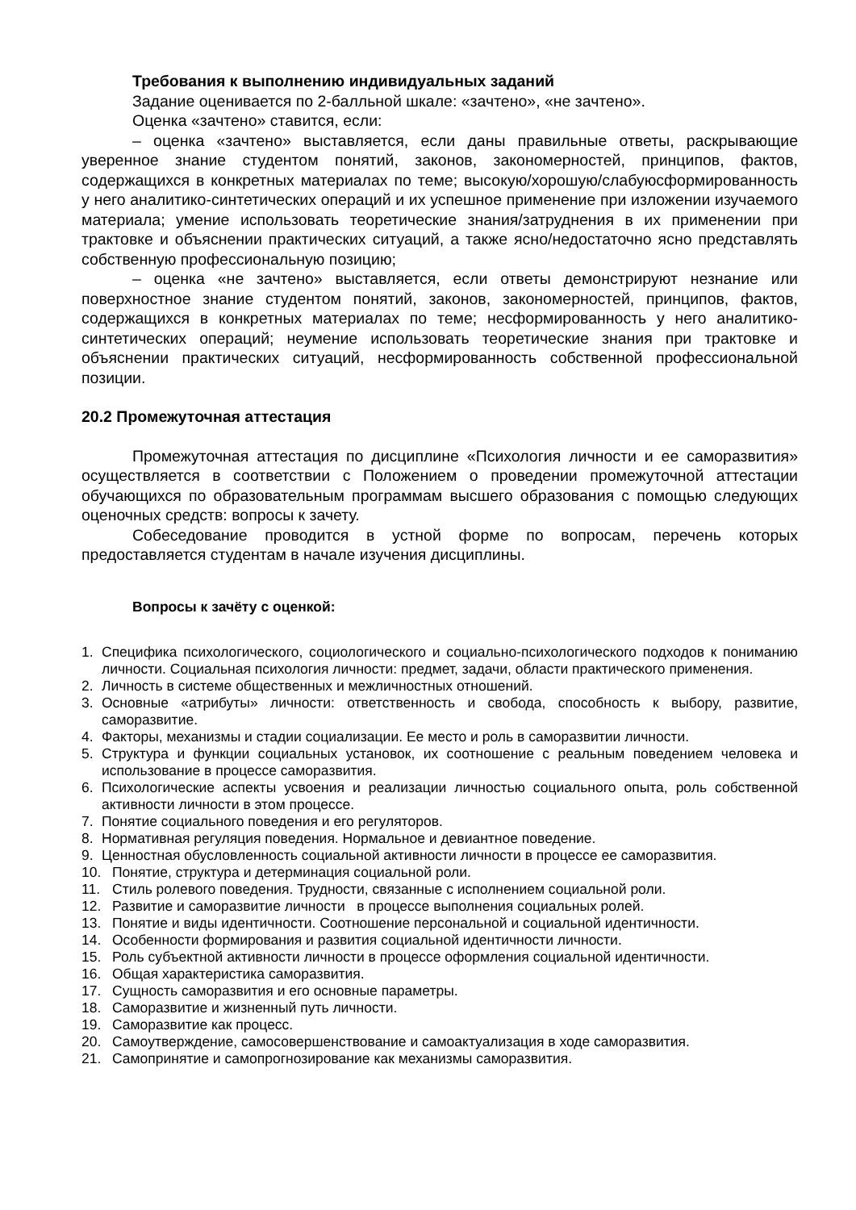Требования к выполнению индивидуальных заданий
Задание оценивается по 2-балльной шкале: «зачтено», «не зачтено».
Оценка «зачтено» ставится, если:
– оценка «зачтено» выставляется, если даны правильные ответы, раскрывающие уверенное знание студентом понятий, законов, закономерностей, принципов, фактов, содержащихся в конкретных материалах по теме; высокую/хорошую/слабуюсформированность у него аналитико-синтетических операций и их успешное применение при изложении изучаемого материала; умение использовать теоретические знания/затруднения в их применении при трактовке и объяснении практических ситуаций, а также ясно/недостаточно ясно представлять собственную профессиональную позицию;
– оценка «не зачтено» выставляется, если ответы демонстрируют незнание или поверхностное знание студентом понятий, законов, закономерностей, принципов, фактов, содержащихся в конкретных материалах по теме; несформированность у него аналитико-синтетических операций; неумение использовать теоретические знания при трактовке и объяснении практических ситуаций, несформированность собственной профессиональной позиции.
20.2 Промежуточная аттестация
Промежуточная аттестация по дисциплине «Психология личности и ее саморазвития» осуществляется в соответствии с Положением о проведении промежуточной аттестации обучающихся по образовательным программам высшего образования с помощью следующих оценочных средств: вопросы к зачету.
Собеседование проводится в устной форме по вопросам, перечень которых предоставляется студентам в начале изучения дисциплины.
Вопросы к зачёту с оценкой:
1. Специфика психологического, социологического и социально-психологического подходов к пониманию личности. Социальная психология личности: предмет, задачи, области практического применения.
2. Личность в системе общественных и межличностных отношений.
3. Основные «атрибуты» личности: ответственность и свобода, способность к выбору, развитие, саморазвитие.
4. Факторы, механизмы и стадии социализации. Ее место и роль в саморазвитии личности.
5. Структура и функции социальных установок, их соотношение с реальным поведением человека и использование в процессе саморазвития.
6. Психологические аспекты усвоения и реализации личностью социального опыта, роль собственной активности личности в этом процессе.
7. Понятие социального поведения и его регуляторов.
8. Нормативная регуляция поведения. Нормальное и девиантное поведение.
9. Ценностная обусловленность социальной активности личности в процессе ее саморазвития.
10. Понятие, структура и детерминация социальной роли.
11. Стиль ролевого поведения. Трудности, связанные с исполнением социальной роли.
12. Развитие и саморазвитие личности в процессе выполнения социальных ролей.
13. Понятие и виды идентичности. Соотношение персональной и социальной идентичности.
14. Особенности формирования и развития социальной идентичности личности.
15. Роль субъектной активности личности в процессе оформления социальной идентичности.
16. Общая характеристика саморазвития.
17. Сущность саморазвития и его основные параметры.
18. Саморазвитие и жизненный путь личности.
19. Саморазвитие как процесс.
20. Самоутверждение, самосовершенствование и самоактуализация в ходе саморазвития.
21. Самопринятие и самопрогнозирование как механизмы саморазвития.